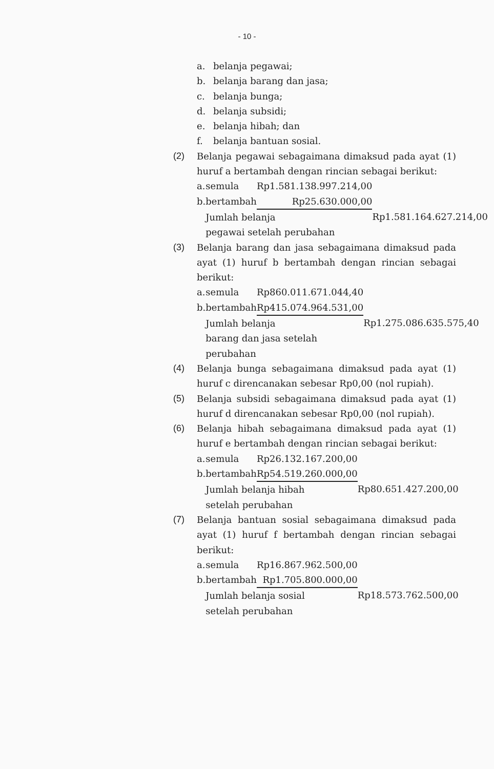- 10 -
a. belanja pegawai;
b. belanja barang dan jasa;
c. belanja bunga;
d. belanja subsidi;
e. belanja hibah; dan
f. belanja bantuan sosial.
(2) Belanja pegawai sebagaimana dimaksud pada ayat (1) huruf a bertambah dengan rincian sebagai berikut:
| a. | semula | Rp1.581.138.997.214,00 | |
| b. | bertambah | Rp25.630.000,00 | |
| | Jumlah belanja pegawai setelah perubahan | | Rp1.581.164.627.214,00 |
(3) Belanja barang dan jasa sebagaimana dimaksud pada ayat (1) huruf b bertambah dengan rincian sebagai berikut:
| a. | semula | Rp860.011.671.044,40 | |
| b. | bertambah | Rp415.074.964.531,00 | |
| | Jumlah belanja barang dan jasa setelah perubahan | | Rp1.275.086.635.575,40 |
(4) Belanja bunga sebagaimana dimaksud pada ayat (1) huruf c direncanakan sebesar Rp0,00 (nol rupiah).
(5) Belanja subsidi sebagaimana dimaksud pada ayat (1) huruf d direncanakan sebesar Rp0,00 (nol rupiah).
(6) Belanja hibah sebagaimana dimaksud pada ayat (1) huruf e bertambah dengan rincian sebagai berikut:
| a. | semula | Rp26.132.167.200,00 | |
| b. | bertambah | Rp54.519.260.000,00 | |
| | Jumlah belanja hibah setelah perubahan | | Rp80.651.427.200,00 |
(7) Belanja bantuan sosial sebagaimana dimaksud pada ayat (1) huruf f bertambah dengan rincian sebagai berikut:
| a. | semula | Rp16.867.962.500,00 | |
| b. | bertambah | Rp1.705.800.000,00 | |
| | Jumlah belanja sosial setelah perubahan | | Rp18.573.762.500,00 |